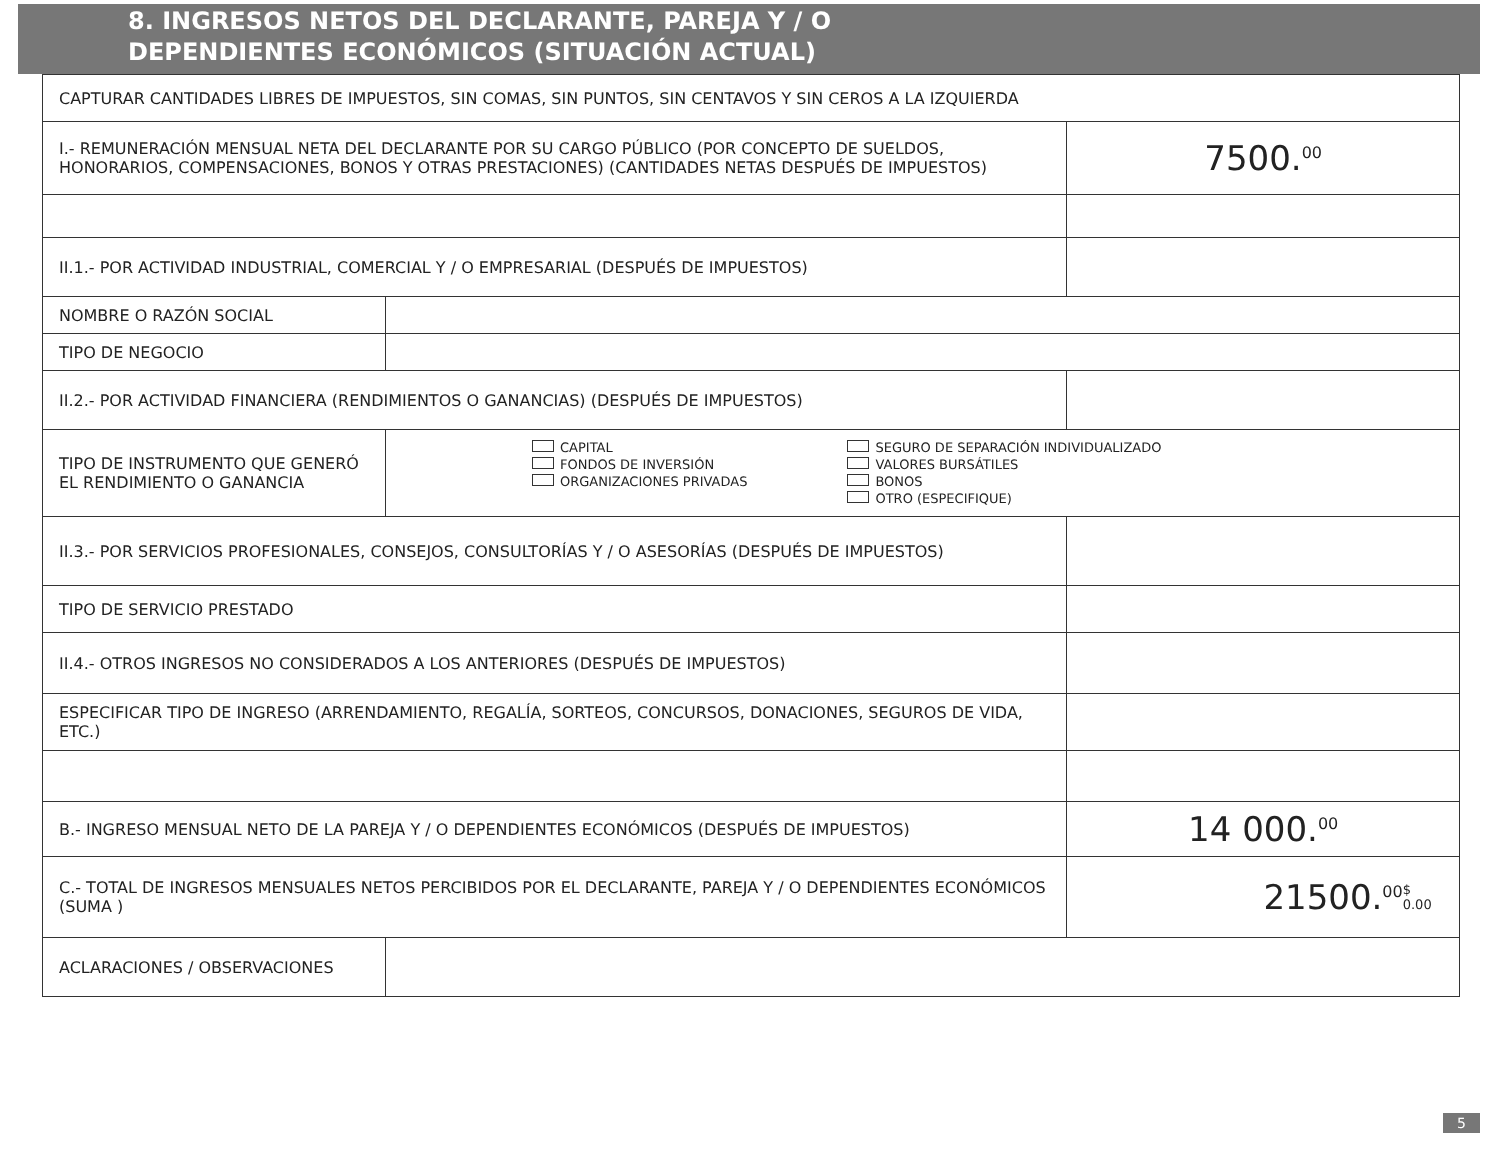8. INGRESOS NETOS DEL DECLARANTE, PAREJA Y / O
DEPENDIENTES ECONÓMICOS (SITUACIÓN ACTUAL)
| CAPTURAR CANTIDADES LIBRES DE IMPUESTOS, SIN COMAS, SIN PUNTOS, SIN CENTAVOS Y SIN CEROS A LA IZQUIERDA | | |
| I.- REMUNERACIÓN MENSUAL NETA DEL DECLARANTE POR SU CARGO PÚBLICO (POR CONCEPTO DE SUELDOS, HONORARIOS, COMPENSACIONES, BONOS Y OTRAS PRESTACIONES) (CANTIDADES NETAS DESPUÉS DE IMPUESTOS) | | 7500.<sup>00</sup> |
| II.1.- POR ACTIVIDAD INDUSTRIAL, COMERCIAL Y / O EMPRESARIAL (DESPUÉS DE IMPUESTOS) | | |
| NOMBRE O RAZÓN SOCIAL | | |
| TIPO DE NEGOCIO | | |
| II.2.- POR ACTIVIDAD FINANCIERA (RENDIMIENTOS O GANANCIAS) (DESPUÉS DE IMPUESTOS) | | |
| TIPO DE INSTRUMENTO QUE GENERÓ EL RENDIMIENTO O GANANCIA | CAPITAL FONDOS DE INVERSIÓN ORGANIZACIONES PRIVADAS SEGURO DE SEPARACIÓN INDIVIDUALIZADO VALORES BURSÁTILES BONOS OTRO (ESPECIFIQUE) | |
| II.3.- POR SERVICIOS PROFESIONALES, CONSEJOS, CONSULTORÍAS Y / O ASESORÍAS (DESPUÉS DE IMPUESTOS) | | |
| TIPO DE SERVICIO PRESTADO | | |
| II.4.- OTROS INGRESOS NO CONSIDERADOS A LOS ANTERIORES (DESPUÉS DE IMPUESTOS) | | |
| ESPECIFICAR TIPO DE INGRESO (ARRENDAMIENTO, REGALÍA, SORTEOS, CONCURSOS, DONACIONES, SEGUROS DE VIDA, ETC.) | | |
| B.- INGRESO MENSUAL NETO DE LA PAREJA Y / O DEPENDIENTES ECONÓMICOS (DESPUÉS DE IMPUESTOS) | | 14 000.<sup>00</sup> |
| C.- TOTAL DE INGRESOS MENSUALES NETOS PERCIBIDOS POR EL DECLARANTE, PAREJA Y / O DEPENDIENTES ECONÓMICOS (SUMA ) | | 21500.<sup>00</sup> $ 0.00 |
| ACLARACIONES / OBSERVACIONES | | |
5